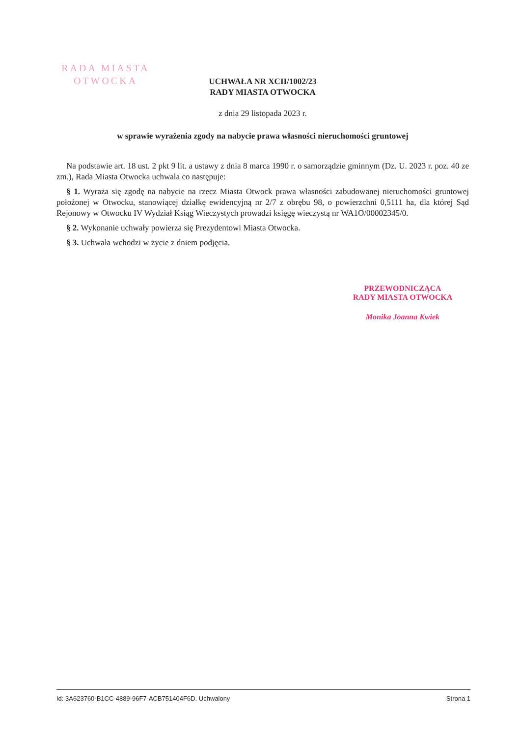RADA MIASTA
OTWOCKA
UCHWAŁA NR XCII/1002/23
RADY MIASTA OTWOCKA
z dnia 29 listopada 2023 r.
w sprawie wyrażenia zgody na nabycie prawa własności nieruchomości gruntowej
Na podstawie art. 18 ust. 2 pkt 9 lit. a ustawy z dnia 8 marca 1990 r. o samorządzie gminnym (Dz. U. 2023 r. poz. 40 ze zm.), Rada Miasta Otwocka uchwala co następuje:
§ 1. Wyraża się zgodę na nabycie na rzecz Miasta Otwock prawa własności zabudowanej nieruchomości gruntowej położonej w Otwocku, stanowiącej działkę ewidencyjną nr 2/7 z obrębu 98, o powierzchni 0,5111 ha, dla której Sąd Rejonowy w Otwocku IV Wydział Ksiąg Wieczystych prowadzi księgę wieczystą nr WA1O/00002345/0.
§ 2. Wykonanie uchwały powierza się Prezydentowi Miasta Otwocka.
§ 3. Uchwała wchodzi w życie z dniem podjęcia.
PRZEWODNICZĄCA
RADY MIASTA OTWOCKA
Monika Joanna Kwiek
Id: 3A623760-B1CC-4889-96F7-ACB751404F6D. Uchwalony Strona 1